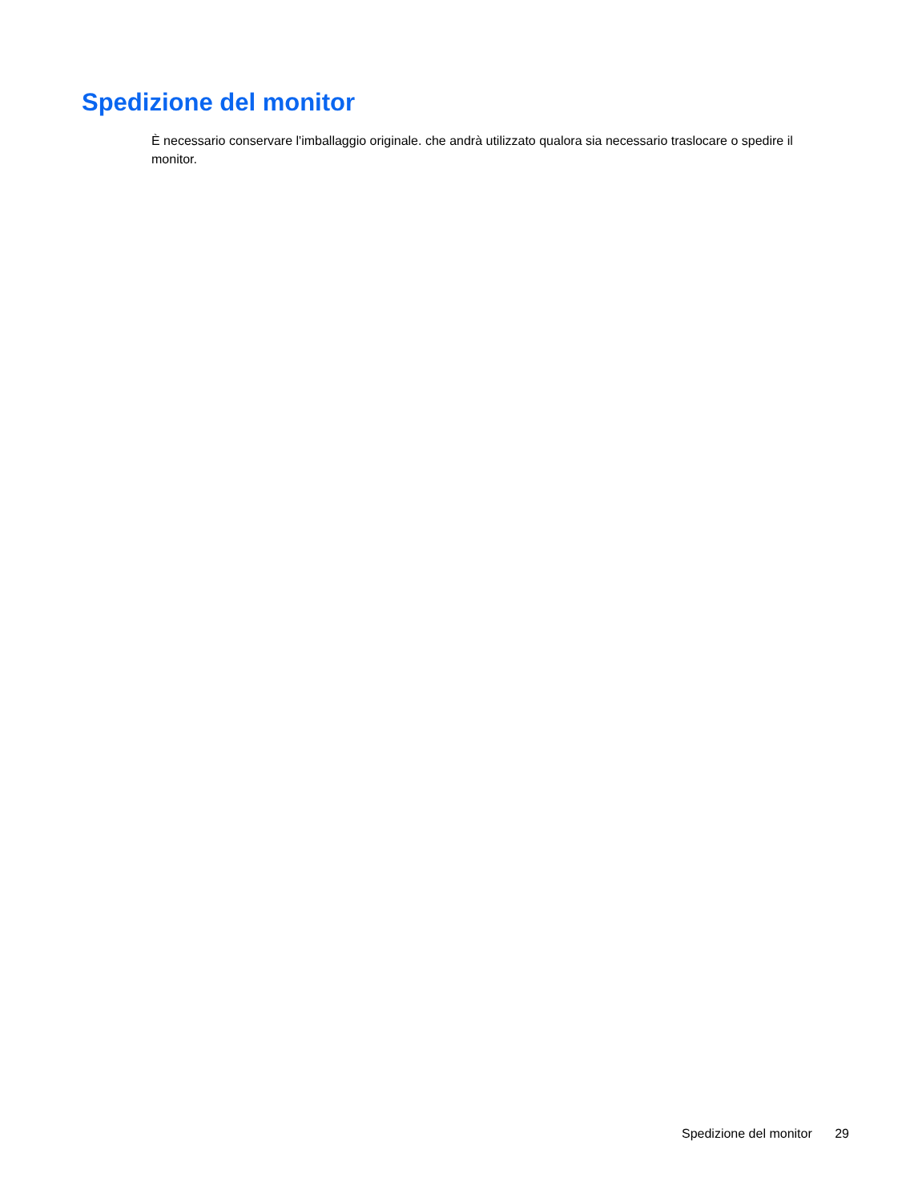Spedizione del monitor
È necessario conservare l'imballaggio originale. che andrà utilizzato qualora sia necessario traslocare o spedire il monitor.
Spedizione del monitor 29